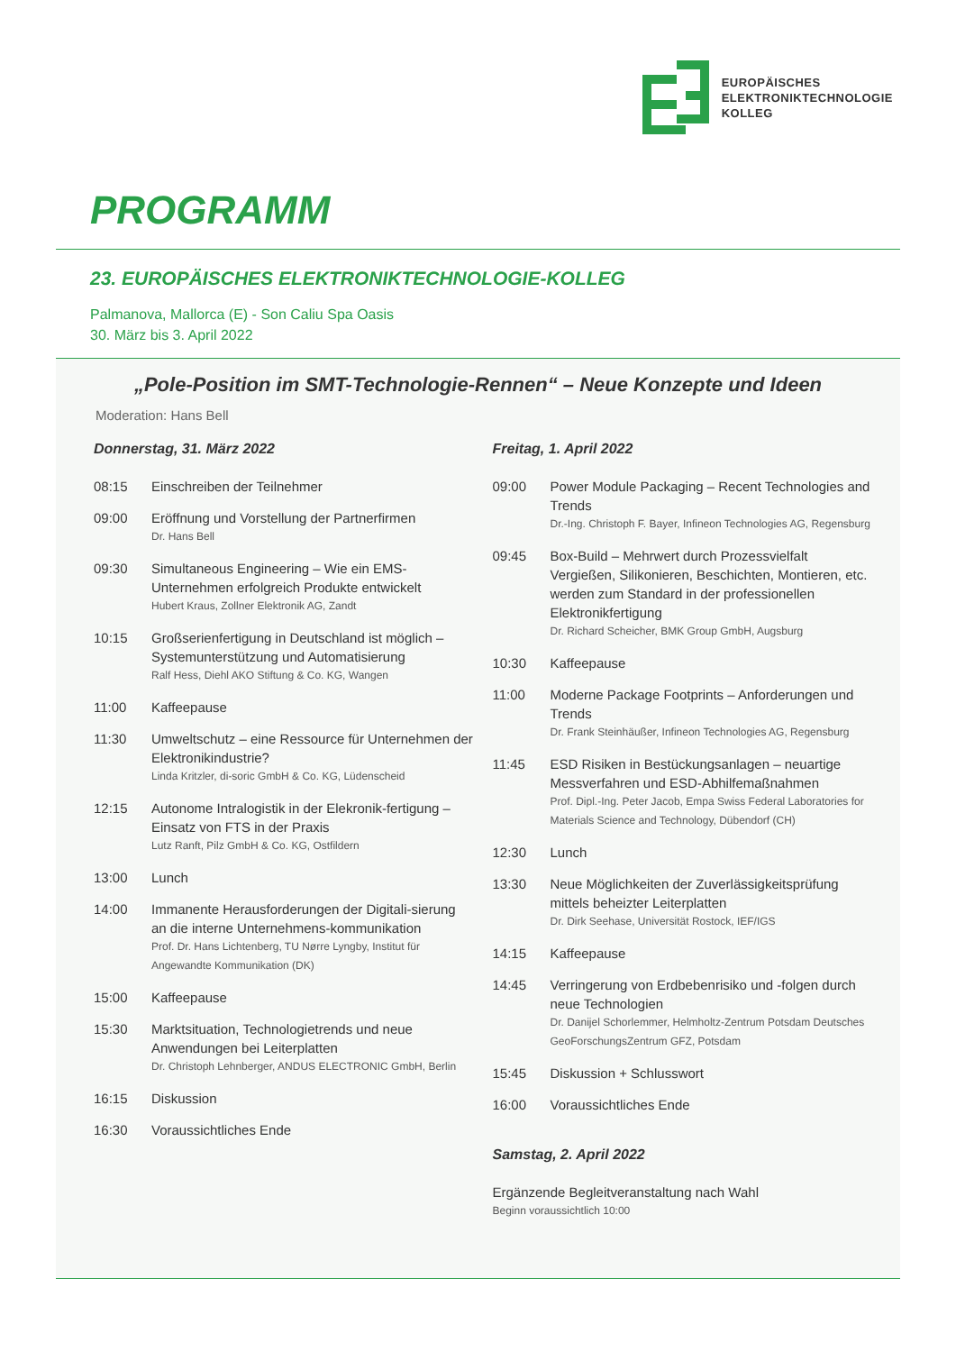EUROPÄISCHES
ELEKTRONIKTECHNOLOGIE
KOLLEG
PROGRAMM
23. EUROPÄISCHES ELEKTRONIKTECHNOLOGIE-KOLLEG
Palmanova, Mallorca (E) - Son Caliu Spa Oasis
30. März bis 3. April 2022
„Pole-Position im SMT-Technologie-Rennen“ – Neue Konzepte und Ideen
Moderation: Hans Bell
Donnerstag, 31. März 2022
08:15 Einschreiben der Teilnehmer
09:00 Eröffnung und Vorstellung der Partnerfirmen
Dr. Hans Bell
09:30 Simultaneous Engineering – Wie ein EMS-Unternehmen erfolgreich Produkte entwickelt
Hubert Kraus, Zollner Elektronik AG, Zandt
10:15 Großserienfertigung in Deutschland ist möglich – Systemunterstützung und Automatisierung
Ralf Hess, Diehl AKO Stiftung & Co. KG, Wangen
11:00 Kaffeepause
11:30 Umweltschutz – eine Ressource für Unternehmen der Elektronikindustrie?
Linda Kritzler, di-soric GmbH & Co. KG, Lüdenscheid
12:15 Autonome Intralogistik in der Elekronik-fertigung – Einsatz von FTS in der Praxis
Lutz Ranft, Pilz GmbH & Co. KG, Ostfildern
13:00 Lunch
14:00 Immanente Herausforderungen der Digitali-sierung an die interne Unternehmens-kommunikation
Prof. Dr. Hans Lichtenberg, TU Nørre Lyngby, Institut für Angewandte Kommunikation (DK)
15:00 Kaffeepause
15:30 Marktsituation, Technologietrends und neue Anwendungen bei Leiterplatten
Dr. Christoph Lehnberger, ANDUS ELECTRONIC GmbH, Berlin
16:15 Diskussion
16:30 Voraussichtliches Ende
Freitag, 1. April 2022
09:00 Power Module Packaging – Recent Technologies and Trends
Dr.-Ing. Christoph F. Bayer, Infineon Technologies AG, Regensburg
09:45 Box-Build – Mehrwert durch Prozessvielfalt Vergießen, Silikonieren, Beschichten, Montieren, etc. werden zum Standard in der professionellen Elektronikfertigung
Dr. Richard Scheicher, BMK Group GmbH, Augsburg
10:30 Kaffeepause
11:00 Moderne Package Footprints – Anforderungen und Trends
Dr. Frank Steinhäußer, Infineon Technologies AG, Regensburg
11:45 ESD Risiken in Bestückungsanlagen – neuartige Messverfahren und ESD-Abhilfemaßnahmen
Prof. Dipl.-Ing. Peter Jacob, Empa Swiss Federal Laboratories for Materials Science and Technology, Dübendorf (CH)
12:30 Lunch
13:30 Neue Möglichkeiten der Zuverlässigkeitsprüfung mittels beheizter Leiterplatten
Dr. Dirk Seehase, Universität Rostock, IEF/IGS
14:15 Kaffeepause
14:45 Verringerung von Erdbebenrisiko und -folgen durch neue Technologien
Dr. Danijel Schorlemmer, Helmholtz-Zentrum Potsdam Deutsches GeoForschungsZentrum GFZ, Potsdam
15:45 Diskussion + Schlusswort
16:00 Voraussichtliches Ende
Samstag, 2. April 2022
Ergänzende Begleitveranstaltung nach Wahl
Beginn voraussichtlich 10:00